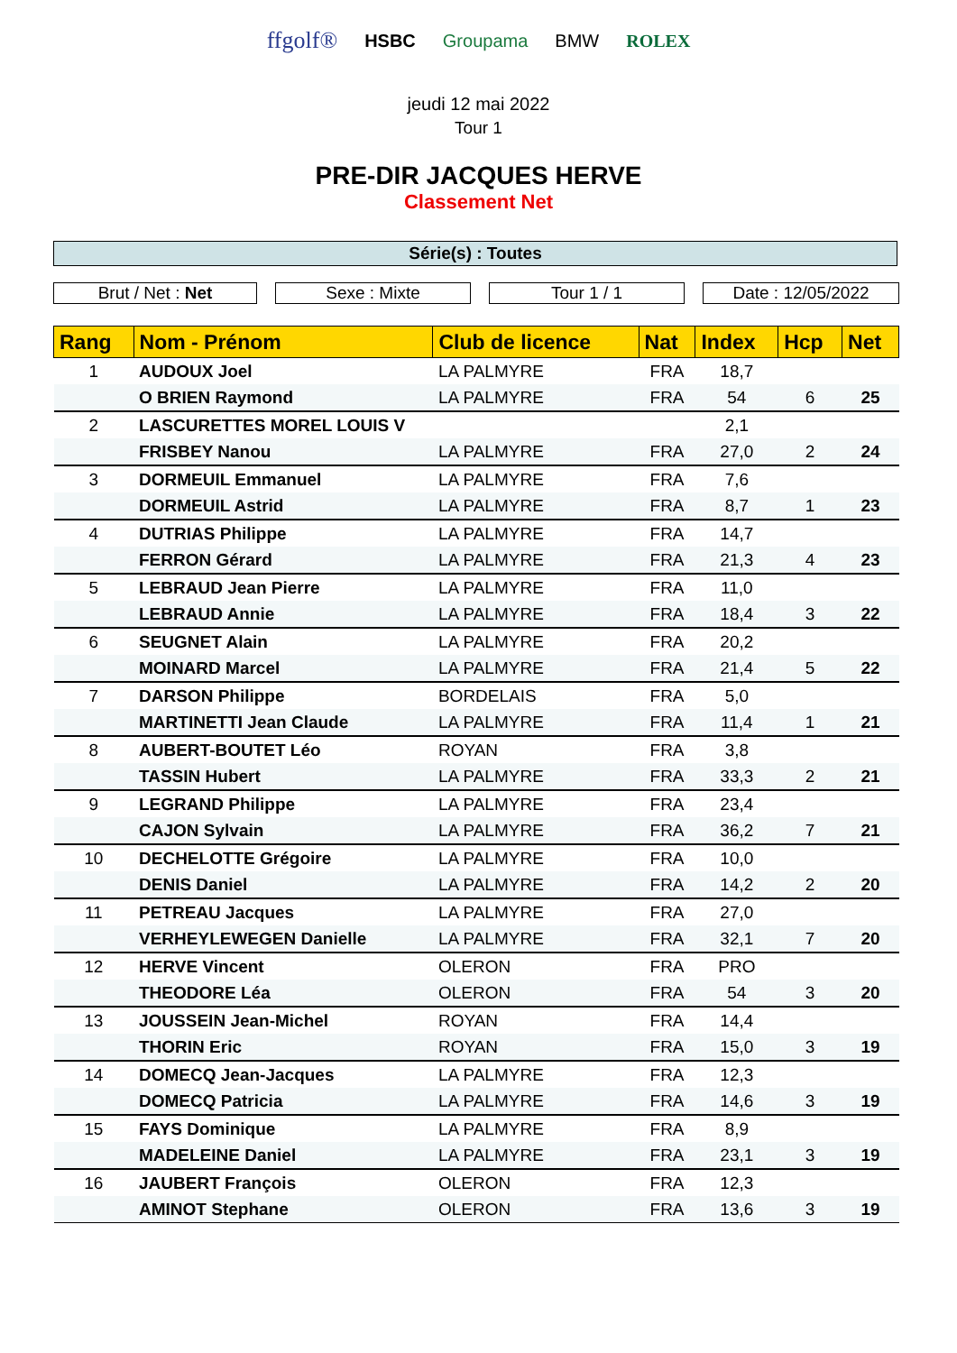ffgolf® HSBC Groupama BMW ROLEX
jeudi 12 mai 2022
Tour 1
PRE-DIR JACQUES HERVE
Classement Net
Série(s) : Toutes
Brut / Net : Net Sexe : Mixte Tour 1 / 1 Date : 12/05/2022
| Rang | Nom - Prénom | Club de licence | Nat | Index | Hcp | Net |
| --- | --- | --- | --- | --- | --- | --- |
| 1 | AUDOUX Joel | LA PALMYRE | FRA | 18,7 | | |
| | O BRIEN Raymond | LA PALMYRE | FRA | 54 | 6 | 25 |
| 2 | LASCURETTES MOREL LOUIS V | | | 2,1 | | |
| | FRISBEY Nanou | LA PALMYRE | FRA | 27,0 | 2 | 24 |
| 3 | DORMEUIL Emmanuel | LA PALMYRE | FRA | 7,6 | | |
| | DORMEUIL Astrid | LA PALMYRE | FRA | 8,7 | 1 | 23 |
| 4 | DUTRIAS Philippe | LA PALMYRE | FRA | 14,7 | | |
| | FERRON Gérard | LA PALMYRE | FRA | 21,3 | 4 | 23 |
| 5 | LEBRAUD Jean Pierre | LA PALMYRE | FRA | 11,0 | | |
| | LEBRAUD Annie | LA PALMYRE | FRA | 18,4 | 3 | 22 |
| 6 | SEUGNET Alain | LA PALMYRE | FRA | 20,2 | | |
| | MOINARD Marcel | LA PALMYRE | FRA | 21,4 | 5 | 22 |
| 7 | DARSON Philippe | BORDELAIS | FRA | 5,0 | | |
| | MARTINETTI Jean Claude | LA PALMYRE | FRA | 11,4 | 1 | 21 |
| 8 | AUBERT-BOUTET Léo | ROYAN | FRA | 3,8 | | |
| | TASSIN Hubert | LA PALMYRE | FRA | 33,3 | 2 | 21 |
| 9 | LEGRAND Philippe | LA PALMYRE | FRA | 23,4 | | |
| | CAJON Sylvain | LA PALMYRE | FRA | 36,2 | 7 | 21 |
| 10 | DECHELOTTE Grégoire | LA PALMYRE | FRA | 10,0 | | |
| | DENIS Daniel | LA PALMYRE | FRA | 14,2 | 2 | 20 |
| 11 | PETREAU Jacques | LA PALMYRE | FRA | 27,0 | | |
| | VERHEYLEWEGEN Danielle | LA PALMYRE | FRA | 32,1 | 7 | 20 |
| 12 | HERVE Vincent | OLERON | FRA | PRO | | |
| | THEODORE Léa | OLERON | FRA | 54 | 3 | 20 |
| 13 | JOUSSEIN Jean-Michel | ROYAN | FRA | 14,4 | | |
| | THORIN Eric | ROYAN | FRA | 15,0 | 3 | 19 |
| 14 | DOMECQ Jean-Jacques | LA PALMYRE | FRA | 12,3 | | |
| | DOMECQ Patricia | LA PALMYRE | FRA | 14,6 | 3 | 19 |
| 15 | FAYS Dominique | LA PALMYRE | FRA | 8,9 | | |
| | MADELEINE Daniel | LA PALMYRE | FRA | 23,1 | 3 | 19 |
| 16 | JAUBERT François | OLERON | FRA | 12,3 | | |
| | AMINOT Stephane | OLERON | FRA | 13,6 | 3 | 19 |